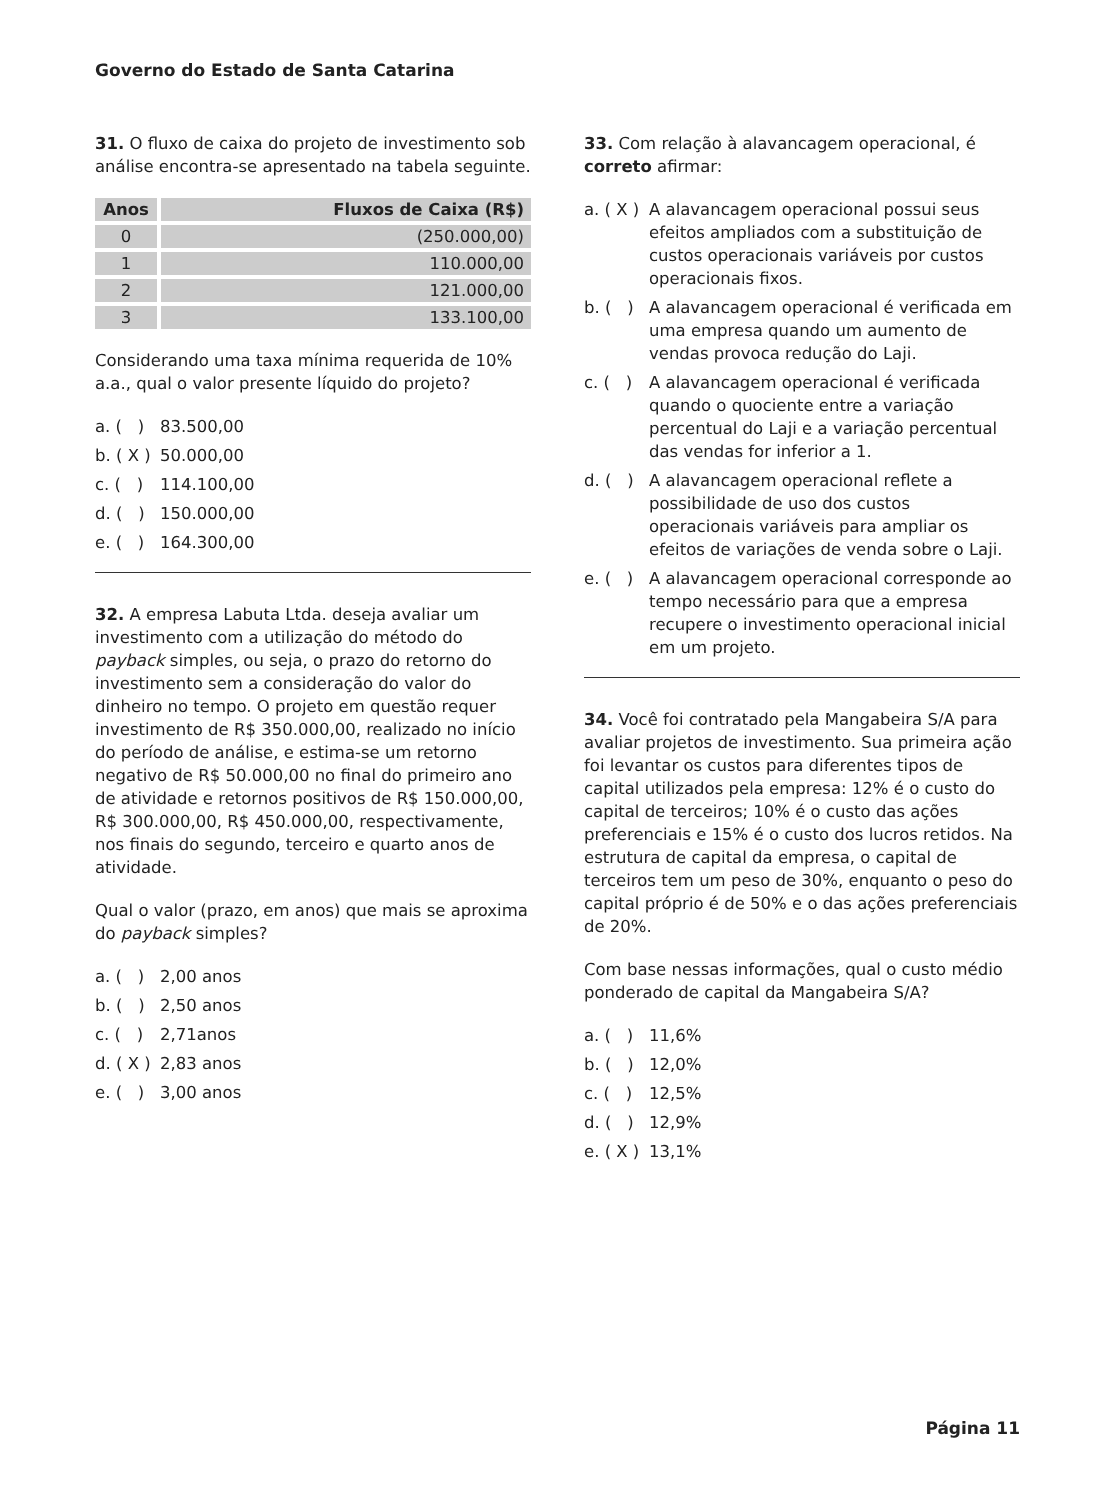Governo do Estado de Santa Catarina
31. O fluxo de caixa do projeto de investimento sob análise encontra-se apresentado na tabela seguinte.
| Anos | Fluxos de Caixa (R$) |
| --- | --- |
| 0 | (250.000,00) |
| 1 | 110.000,00 |
| 2 | 121.000,00 |
| 3 | 133.100,00 |
Considerando uma taxa mínima requerida de 10% a.a., qual o valor presente líquido do projeto?
a. ( ) 83.500,00
b. ( X ) 50.000,00
c. ( ) 114.100,00
d. ( ) 150.000,00
e. ( ) 164.300,00
32. A empresa Labuta Ltda. deseja avaliar um investimento com a utilização do método do payback simples, ou seja, o prazo do retorno do investimento sem a consideração do valor do dinheiro no tempo. O projeto em questão requer investimento de R$ 350.000,00, realizado no início do período de análise, e estima-se um retorno negativo de R$ 50.000,00 no final do primeiro ano de atividade e retornos positivos de R$ 150.000,00, R$ 300.000,00, R$ 450.000,00, respectivamente, nos finais do segundo, terceiro e quarto anos de atividade.
Qual o valor (prazo, em anos) que mais se aproxima do payback simples?
a. ( ) 2,00 anos
b. ( ) 2,50 anos
c. ( ) 2,71anos
d. ( X ) 2,83 anos
e. ( ) 3,00 anos
33. Com relação à alavancagem operacional, é correto afirmar:
a. ( X ) A alavancagem operacional possui seus efeitos ampliados com a substituição de custos operacionais variáveis por custos operacionais fixos.
b. ( ) A alavancagem operacional é verificada em uma empresa quando um aumento de vendas provoca redução do Laji.
c. ( ) A alavancagem operacional é verificada quando o quociente entre a variação percentual do Laji e a variação percentual das vendas for inferior a 1.
d. ( ) A alavancagem operacional reflete a possibilidade de uso dos custos operacionais variáveis para ampliar os efeitos de variações de venda sobre o Laji.
e. ( ) A alavancagem operacional corresponde ao tempo necessário para que a empresa recupere o investimento operacional inicial em um projeto.
34. Você foi contratado pela Mangabeira S/A para avaliar projetos de investimento. Sua primeira ação foi levantar os custos para diferentes tipos de capital utilizados pela empresa: 12% é o custo do capital de terceiros; 10% é o custo das ações preferenciais e 15% é o custo dos lucros retidos. Na estrutura de capital da empresa, o capital de terceiros tem um peso de 30%, enquanto o peso do capital próprio é de 50% e o das ações preferenciais de 20%.
Com base nessas informações, qual o custo médio ponderado de capital da Mangabeira S/A?
a. ( ) 11,6%
b. ( ) 12,0%
c. ( ) 12,5%
d. ( ) 12,9%
e. ( X ) 13,1%
Página 11